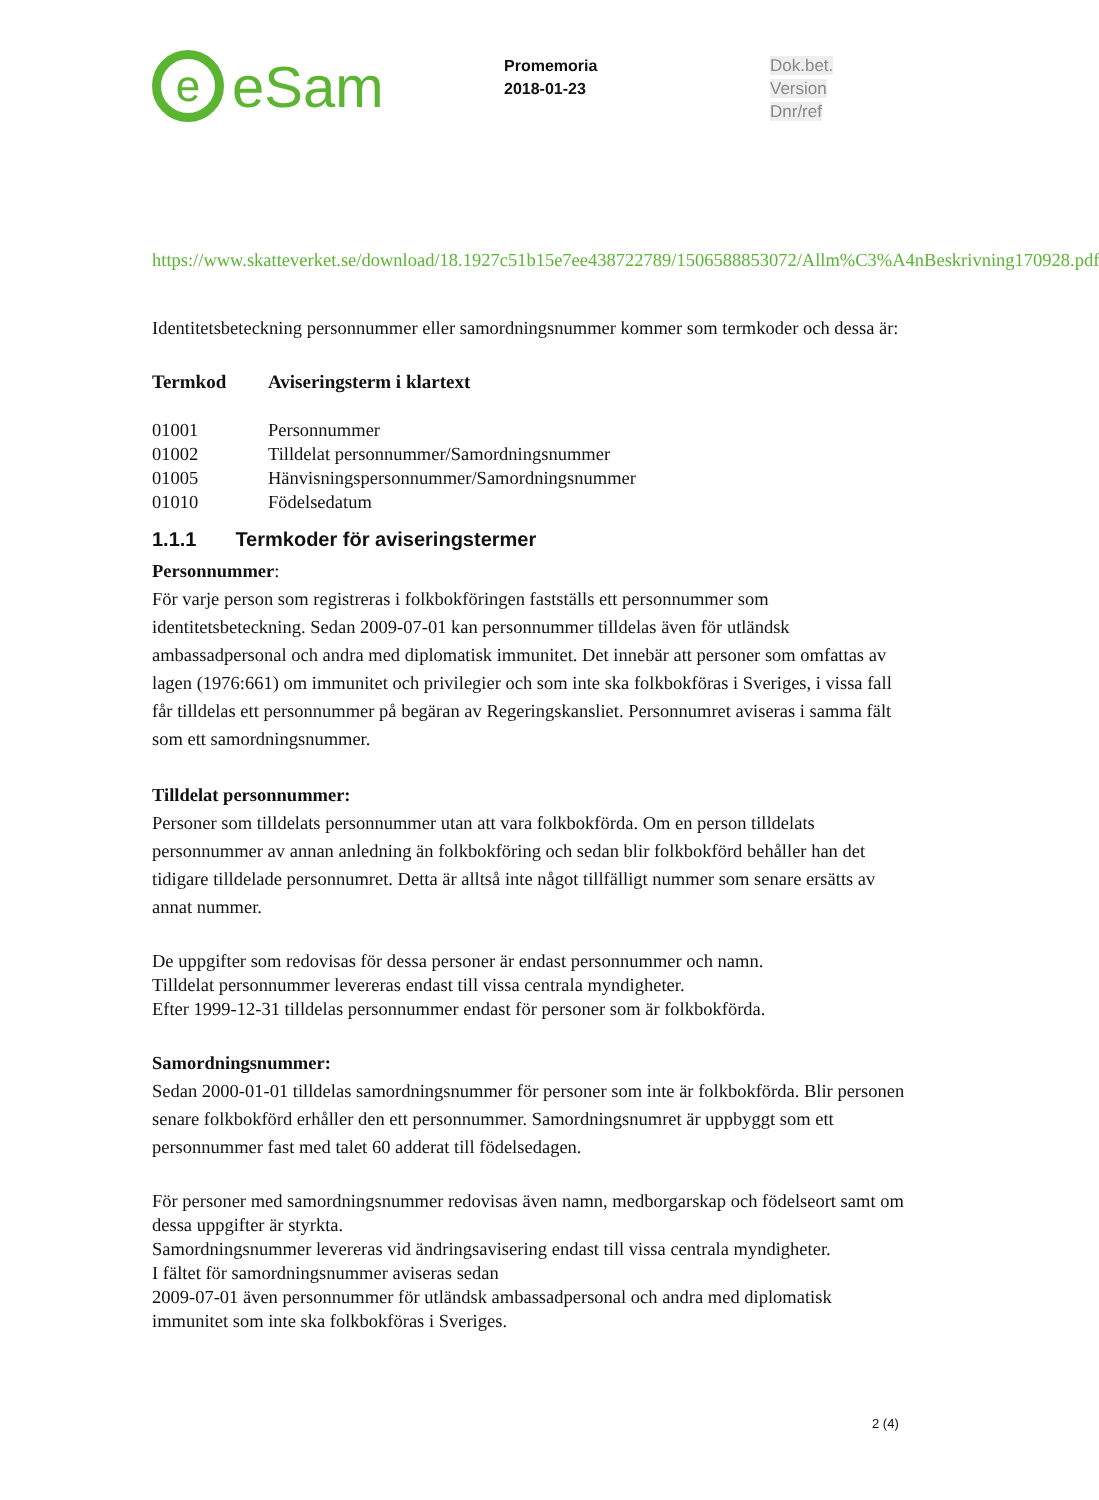e
eSam
Promemoria
2018-01-23
Dok.bet.
Version
Dnr/ref
https://www.skatteverket.se/download/18.1927c51b15e7ee438722789/1506588853072/Allm%C3%A4nBeskrivning170928.pdf
Identitetsbeteckning personnummer eller samordningsnummer kommer som termkoder och dessa är:
| Termkod | Aviseringsterm i klartext |
| --- | --- |
| 01001 | Personnummer |
| 01002 | Tilldelat personnummer/Samordningsnummer |
| 01005 | Hänvisningspersonnummer/Samordningsnummer |
| 01010 | Födelsedatum |
1.1.1 Termkoder för aviseringstermer
Personnummer:
För varje person som registreras i folkbokföringen fastställs ett personnummer som identitetsbeteckning. Sedan 2009-07-01 kan personnummer tilldelas även för utländsk ambassadpersonal och andra med diplomatisk immunitet. Det innebär att personer som omfattas av lagen (1976:661) om immunitet och privilegier och som inte ska folkbokföras i Sveriges, i vissa fall får tilldelas ett personnummer på begäran av Regeringskansliet. Personnumret aviseras i samma fält som ett samordningsnummer.
Tilldelat personnummer:
Personer som tilldelats personnummer utan att vara folkbokförda. Om en person tilldelats personnummer av annan anledning än folkbokföring och sedan blir folkbokförd behåller han det tidigare tilldelade personnumret. Detta är alltså inte något tillfälligt nummer som senare ersätts av annat nummer.
De uppgifter som redovisas för dessa personer är endast personnummer och namn.
Tilldelat personnummer levereras endast till vissa centrala myndigheter.
Efter 1999-12-31 tilldelas personnummer endast för personer som är folkbokförda.
Samordningsnummer:
Sedan 2000-01-01 tilldelas samordningsnummer för personer som inte är folkbokförda. Blir personen senare folkbokförd erhåller den ett personnummer. Samordningsnumret är uppbyggt som ett personnummer fast med talet 60 adderat till födelsedagen.
För personer med samordningsnummer redovisas även namn, medborgarskap och födelseort samt om dessa uppgifter är styrkta.
Samordningsnummer levereras vid ändringsavisering endast till vissa centrala myndigheter.
I fältet för samordningsnummer aviseras sedan
2009-07-01 även personnummer för utländsk ambassadpersonal och andra med diplomatisk immunitet som inte ska folkbokföras i Sveriges.
2 (4)